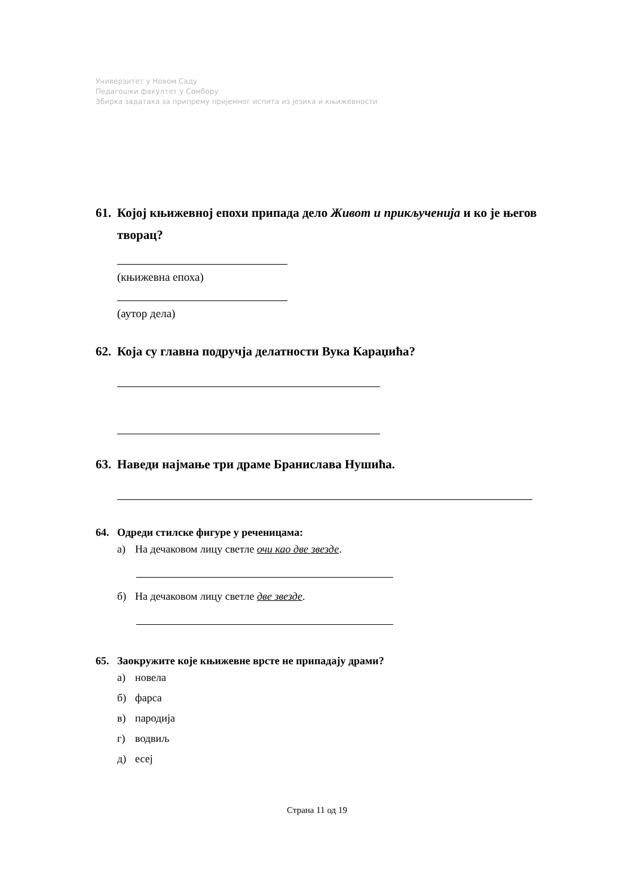Универзитет у Новом Саду
Педагошки факултет у Сомбору
Збирка задатака за припрему пријемног испита из језика и књижевности
61. Којој књижевној епохи припада дело Живот и прикључениja и ко је његов творац?
(књижевна епоха)
(аутор дела)
62. Која су главна подручја делатности Вука Караџића?
63. Наведи најмање три драме Бранислава Нушића.
64. Одреди стилске фигуре у реченицама:
а) На дечаковом лицу светле очи као две звезде.
б) На дечаковом лицу светле две звезде.
65. Заокружите које књижевне врсте не припадају драми?
а) новела
б) фарса
в) пародија
г) водвиљ
д) есеј
Страна 11 од 19